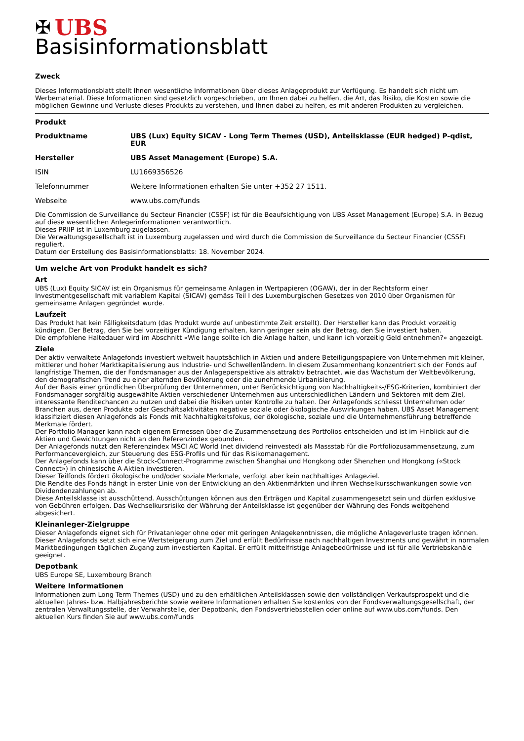✠ UBS
Basisinformationsblatt
Zweck
Dieses Informationsblatt stellt Ihnen wesentliche Informationen über dieses Anlageprodukt zur Verfügung. Es handelt sich nicht um Werbematerial. Diese Informationen sind gesetzlich vorgeschrieben, um Ihnen dabei zu helfen, die Art, das Risiko, die Kosten sowie die möglichen Gewinne und Verluste dieses Produkts zu verstehen, und Ihnen dabei zu helfen, es mit anderen Produkten zu vergleichen.
Produkt
| Produktname | UBS (Lux) Equity SICAV - Long Term Themes (USD), Anteilsklasse (EUR hedged) P-qdist, EUR |
| Hersteller | UBS Asset Management (Europe) S.A. |
| ISIN | LU1669356526 |
| Telefonnummer | Weitere Informationen erhalten Sie unter +352 27 1511. |
| Webseite | www.ubs.com/funds |
Die Commission de Surveillance du Secteur Financier (CSSF) ist für die Beaufsichtigung von UBS Asset Management (Europe) S.A. in Bezug auf diese wesentlichen Anlegerinformationen verantwortlich.
Dieses PRIIP ist in Luxemburg zugelassen.
Die Verwaltungsgesellschaft ist in Luxemburg zugelassen und wird durch die Commission de Surveillance du Secteur Financier (CSSF) reguliert.
Datum der Erstellung des Basisinformationsblatts: 18. November 2024.
Um welche Art von Produkt handelt es sich?
Art
UBS (Lux) Equity SICAV ist ein Organismus für gemeinsame Anlagen in Wertpapieren (OGAW), der in der Rechtsform einer Investmentgesellschaft mit variablem Kapital (SICAV) gemäss Teil I des Luxemburgischen Gesetzes von 2010 über Organismen für gemeinsame Anlagen gegründet wurde.
Laufzeit
Das Produkt hat kein Fälligkeitsdatum (das Produkt wurde auf unbestimmte Zeit erstellt). Der Hersteller kann das Produkt vorzeitig kündigen. Der Betrag, den Sie bei vorzeitiger Kündigung erhalten, kann geringer sein als der Betrag, den Sie investiert haben.
Die empfohlene Haltedauer wird im Abschnitt «Wie lange sollte ich die Anlage halten, und kann ich vorzeitig Geld entnehmen?» angezeigt.
Ziele
Der aktiv verwaltete Anlagefonds investiert weltweit hauptsächlich in Aktien und andere Beteiligungspapiere von Unternehmen mit kleiner, mittlerer und hoher Marktkapitalisierung aus Industrie- und Schwellenländern. In diesem Zusammenhang konzentriert sich der Fonds auf langfristige Themen, die der Fondsmanager aus der Anlageperspektive als attraktiv betrachtet, wie das Wachstum der Weltbevölkerung, den demografischen Trend zu einer alternden Bevölkerung oder die zunehmende Urbanisierung.
Auf der Basis einer gründlichen Überprüfung der Unternehmen, unter Berücksichtigung von Nachhaltigkeits-/ESG-Kriterien, kombiniert der Fondsmanager sorgfältig ausgewählte Aktien verschiedener Unternehmen aus unterschiedlichen Ländern und Sektoren mit dem Ziel, interessante Renditechancen zu nutzen und dabei die Risiken unter Kontrolle zu halten. Der Anlagefonds schliesst Unternehmen oder Branchen aus, deren Produkte oder Geschäftsaktivitäten negative soziale oder ökologische Auswirkungen haben. UBS Asset Management klassifiziert diesen Anlagefonds als Fonds mit Nachhaltigkeitsfokus, der ökologische, soziale und die Unternehmensführung betreffende Merkmale fördert.
Der Portfolio Manager kann nach eigenem Ermessen über die Zusammensetzung des Portfolios entscheiden und ist im Hinblick auf die Aktien und Gewichtungen nicht an den Referenzindex gebunden.
Der Anlagefonds nutzt den Referenzindex MSCI AC World (net dividend reinvested) als Massstab für die Portfoliozusammensetzung, zum Performancevergleich, zur Steuerung des ESG-Profils und für das Risikomanagement.
Der Anlagefonds kann über die Stock-Connect-Programme zwischen Shanghai und Hongkong oder Shenzhen und Hongkong («Stock Connect») in chinesische A-Aktien investieren.
Dieser Teilfonds fördert ökologische und/oder soziale Merkmale, verfolgt aber kein nachhaltiges Anlageziel.
Die Rendite des Fonds hängt in erster Linie von der Entwicklung an den Aktienmärkten und ihren Wechselkursschwankungen sowie von Dividendenzahlungen ab.
Diese Anteilsklasse ist ausschüttend. Ausschüttungen können aus den Erträgen und Kapital zusammengesetzt sein und dürfen exklusive von Gebühren erfolgen. Das Wechselkursrisiko der Währung der Anteilsklasse ist gegenüber der Währung des Fonds weitgehend abgesichert.
Kleinanleger-Zielgruppe
Dieser Anlagefonds eignet sich für Privatanleger ohne oder mit geringen Anlagekenntnissen, die mögliche Anlageverluste tragen können. Dieser Anlagefonds setzt sich eine Wertsteigerung zum Ziel und erfüllt Bedürfnisse nach nachhaltigen Investments und gewährt in normalen Marktbedingungen täglichen Zugang zum investierten Kapital. Er erfüllt mittelfristige Anlagebedürfnisse und ist für alle Vertriebskanäle geeignet.
Depotbank
UBS Europe SE, Luxembourg Branch
Weitere Informationen
Informationen zum Long Term Themes (USD) und zu den erhältlichen Anteilsklassen sowie den vollständigen Verkaufsprospekt und die aktuellen Jahres- bzw. Halbjahresberichte sowie weitere Informationen erhalten Sie kostenlos von der Fondsverwaltungsgesellschaft, der zentralen Verwaltungsstelle, der Verwahrstelle, der Depotbank, den Fondsvertriebsstellen oder online auf www.ubs.com/funds. Den aktuellen Kurs finden Sie auf www.ubs.com/funds